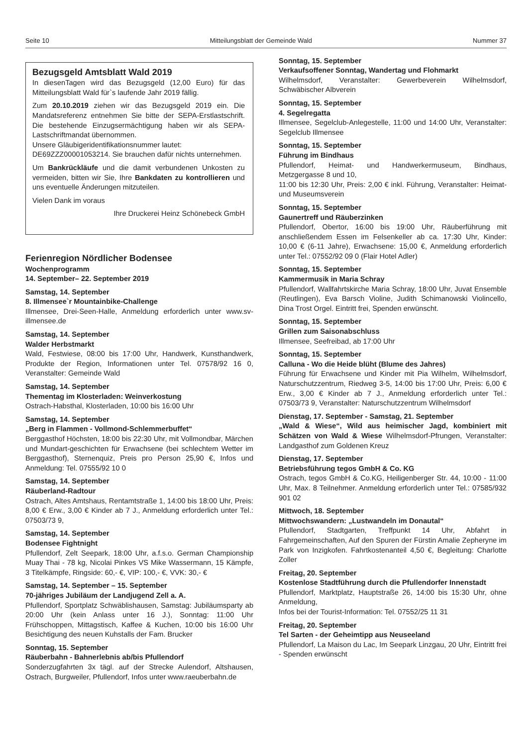Seite 10 Mitteilungsblatt der Gemeinde Wald Nummer 37
Bezugsgeld Amtsblatt Wald 2019
In diesenTagen wird das Bezugsgeld (12,00 Euro) für das Mitteilungsblatt Wald für`s laufende Jahr 2019 fällig.
Zum 20.10.2019 ziehen wir das Bezugsgeld 2019 ein. Die Mandatsreferenz entnehmen Sie bitte der SEPA-Erstlastschrift. Die bestehende Einzugsermächtigung haben wir als SEPA-Lastschriftmandat übernommen.
Unsere Gläubigeridentifikationsnummer lautet:
DE69ZZZ00001053214. Sie brauchen dafür nichts unternehmen.
Um Bankrückläufe und die damit verbundenen Unkosten zu vermeiden, bitten wir Sie, Ihre Bankdaten zu kontrollieren und uns eventuelle Änderungen mitzuteilen.
Vielen Dank im voraus
Ihre Druckerei Heinz Schönebeck GmbH
Ferienregion Nördlicher Bodensee
Wochenprogramm
14. September– 22. September 2019
Samstag, 14. September
8. Illmensee`r Mountainbike-Challenge
Illmensee, Drei-Seen-Halle, Anmeldung erforderlich unter www.sv-illmensee.de
Samstag, 14. September
Walder Herbstmarkt
Wald, Festwiese, 08:00 bis 17:00 Uhr, Handwerk, Kunsthandwerk, Produkte der Region, Informationen unter Tel. 07578/92 16 0, Veranstalter: Gemeinde Wald
Samstag, 14. September
Thementag im Klosterladen: Weinverkostung
Ostrach-Habsthal, Klosterladen, 10:00 bis 16:00 Uhr
Samstag, 14. September
„Berg in Flammen - Vollmond-Schlemmerbuffet“
Berggasthof Höchsten, 18:00 bis 22:30 Uhr, mit Vollmondbar, Märchen und Mundart-geschichten für Erwachsene (bei schlechtem Wetter im Berggasthof), Sternenquiz, Preis pro Person 25,90 €, Infos und Anmeldung: Tel. 07555/92 10 0
Samstag, 14. September
Räuberland-Radtour
Ostrach, Altes Amtshaus, Rentamtstraße 1, 14:00 bis 18:00 Uhr, Preis: 8,00 € Erw., 3,00 € Kinder ab 7 J., Anmeldung erforderlich unter Tel.: 07503/73 9,
Samstag, 14. September
Bodensee Fightnight
Pfullendorf, Zelt Seepark, 18:00 Uhr, a.f.s.o. German Championship Muay Thai - 78 kg, Nicolai Pinkes VS Mike Wassermann, 15 Kämpfe, 3 Titelkämpfe, Ringside: 60,- €, VIP: 100,- €, VVK: 30,- €
Samstag, 14. September – 15. September
70-jähriges Jubiläum der Landjugend Zell a. A.
Pfullendorf, Sportplatz Schwäblishausen, Samstag: Jubiläumsparty ab 20:00 Uhr (kein Anlass unter 16 J.), Sonntag: 11:00 Uhr Frühschoppen, Mittagstisch, Kaffee & Kuchen, 10:00 bis 16:00 Uhr Besichtigung des neuen Kuhstalls der Fam. Brucker
Sonntag, 15. September
Räuberbahn - Bahnerlebnis ab/bis Pfullendorf
Sonderzugfahrten 3x tägl. auf der Strecke Aulendorf, Altshausen, Ostrach, Burgweiler, Pfullendorf, Infos unter www.raeuberbahn.de
Sonntag, 15. September
Verkaufsoffener Sonntag, Wandertag und Flohmarkt
Wilhelmsdorf, Veranstalter: Gewerbeverein Wilhelmsdorf, Schwäbischer Albverein
Sonntag, 15. September
4. Segelregatta
Illmensee, Segelclub-Anlegestelle, 11:00 und 14:00 Uhr, Veranstalter: Segelclub Illmensee
Sonntag, 15. September
Führung im Bindhaus
Pfullendorf, Heimat- und Handwerkermuseum, Bindhaus, Metzgergasse 8 und 10,
11:00 bis 12:30 Uhr, Preis: 2,00 € inkl. Führung, Veranstalter: Heimat- und Museumsverein
Sonntag, 15. September
Gaunertreff und Räuberzinken
Pfullendorf, Obertor, 16:00 bis 19:00 Uhr, Räuberführung mit anschließendem Essen im Felsenkeller ab ca. 17:30 Uhr, Kinder: 10,00 € (6-11 Jahre), Erwachsene: 15,00 €, Anmeldung erforderlich unter Tel.: 07552/92 09 0 (Flair Hotel Adler)
Sonntag, 15. September
Kammermusik in Maria Schray
Pfullendorf, Wallfahrtskirche Maria Schray, 18:00 Uhr, Juvat Ensemble (Reutlingen), Eva Barsch Violine, Judith Schimanowski Violincello, Dina Trost Orgel. Eintritt frei, Spenden erwünscht.
Sonntag, 15. September
Grillen zum Saisonabschluss
Illmensee, Seefreibad, ab 17:00 Uhr
Sonntag, 15. September
Calluna - Wo die Heide blüht (Blume des Jahres)
Führung für Erwachsene und Kinder mit Pia Wilhelm, Wilhelmsdorf, Naturschutzzentrum, Riedweg 3-5, 14:00 bis 17:00 Uhr, Preis: 6,00 € Erw., 3,00 € Kinder ab 7 J., Anmeldung erforderlich unter Tel.: 07503/73 9, Veranstalter: Naturschutzzentrum Wilhelmsdorf
Dienstag, 17. September - Samstag, 21. September
„Wald & Wiese“, Wild aus heimischer Jagd, kombiniert mit Schätzen von Wald & Wiese Wilhelmsdorf-Pfrungen, Veranstalter: Landgasthof zum Goldenen Kreuz
Dienstag, 17. September
Betriebsführung tegos GmbH & Co. KG
Ostrach, tegos GmbH & Co.KG, Heiligenberger Str. 44, 10:00 - 11:00 Uhr, Max. 8 Teilnehmer. Anmeldung erforderlich unter Tel.: 07585/932 901 02
Mittwoch, 18. September
Mittwochswandern: „Lustwandeln im Donautal“
Pfullendorf, Stadtgarten, Treffpunkt 14 Uhr, Abfahrt in Fahrgemeinschaften, Auf den Spuren der Fürstin Amalie Zepheryne im Park von Inzigkofen. Fahrtkostenanteil 4,50 €, Begleitung: Charlotte Zoller
Freitag, 20. September
Kostenlose Stadtführung durch die Pfullendorfer Innenstadt
Pfullendorf, Marktplatz, Hauptstraße 26, 14:00 bis 15:30 Uhr, ohne Anmeldung,
Infos bei der Tourist-Information: Tel. 07552/25 11 31
Freitag, 20. September
Tel Sarten - der Geheimtipp aus Neuseeland
Pfullendorf, La Maison du Lac, Im Seepark Linzgau, 20 Uhr, Eintritt frei - Spenden erwünscht